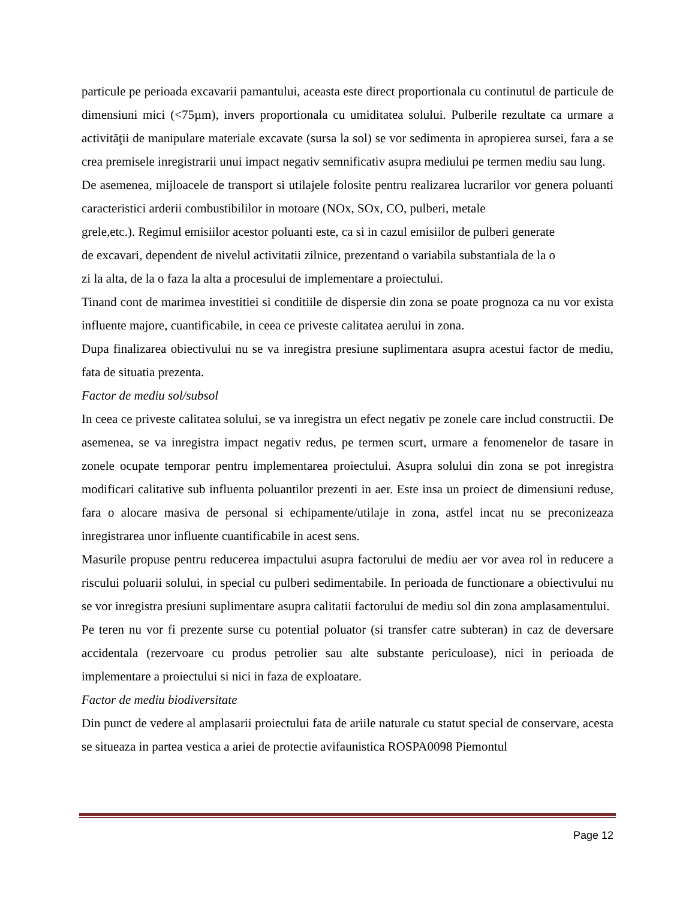particule pe perioada excavarii pamantului, aceasta este direct proportionala cu continutul de particule de dimensiuni mici (<75µm), invers proportionala cu umiditatea solului. Pulberile rezultate ca urmare a activităţii de manipulare materiale excavate (sursa la sol) se vor sedimenta in apropierea sursei, fara a se crea premisele inregistrarii unui impact negativ semnificativ asupra mediului pe termen mediu sau lung.
De asemenea, mijloacele de transport si utilajele folosite pentru realizarea lucrarilor vor genera poluanti caracteristici arderii combustibililor in motoare (NOx, SOx, CO, pulberi, metale
grele,etc.). Regimul emisiilor acestor poluanti este, ca si in cazul emisiilor de pulberi generate
de excavari, dependent de nivelul activitatii zilnice, prezentand o variabila substantiala de la o
zi la alta, de la o faza la alta a procesului de implementare a proiectului.
Tinand cont de marimea investitiei si conditiile de dispersie din zona se poate prognoza ca nu vor exista influente majore, cuantificabile, in ceea ce priveste calitatea aerului in zona.
Dupa finalizarea obiectivului nu se va inregistra presiune suplimentara asupra acestui factor de mediu, fata de situatia prezenta.
Factor de mediu sol/subsol
In ceea ce priveste calitatea solului, se va inregistra un efect negativ pe zonele care includ constructii. De asemenea, se va inregistra impact negativ redus, pe termen scurt, urmare a fenomenelor de tasare in zonele ocupate temporar pentru implementarea proiectului. Asupra solului din zona se pot inregistra modificari calitative sub influenta poluantilor prezenti in aer. Este insa un proiect de dimensiuni reduse, fara o alocare masiva de personal si echipamente/utilaje in zona, astfel incat nu se preconizeaza inregistrarea unor influente cuantificabile in acest sens.
Masurile propuse pentru reducerea impactului asupra factorului de mediu aer vor avea rol in reducere a riscului poluarii solului, in special cu pulberi sedimentabile. In perioada de functionare a obiectivului nu se vor inregistra presiuni suplimentare asupra calitatii factorului de mediu sol din zona amplasamentului.
Pe teren nu vor fi prezente surse cu potential poluator (si transfer catre subteran) in caz de deversare accidentala (rezervoare cu produs petrolier sau alte substante periculoase), nici in perioada de implementare a proiectului si nici in faza de exploatare.
Factor de mediu biodiversitate
Din punct de vedere al amplasarii proiectului fata de ariile naturale cu statut special de conservare, acesta se situeaza in partea vestica a ariei de protectie avifaunistica ROSPA0098 Piemontul
Page 12